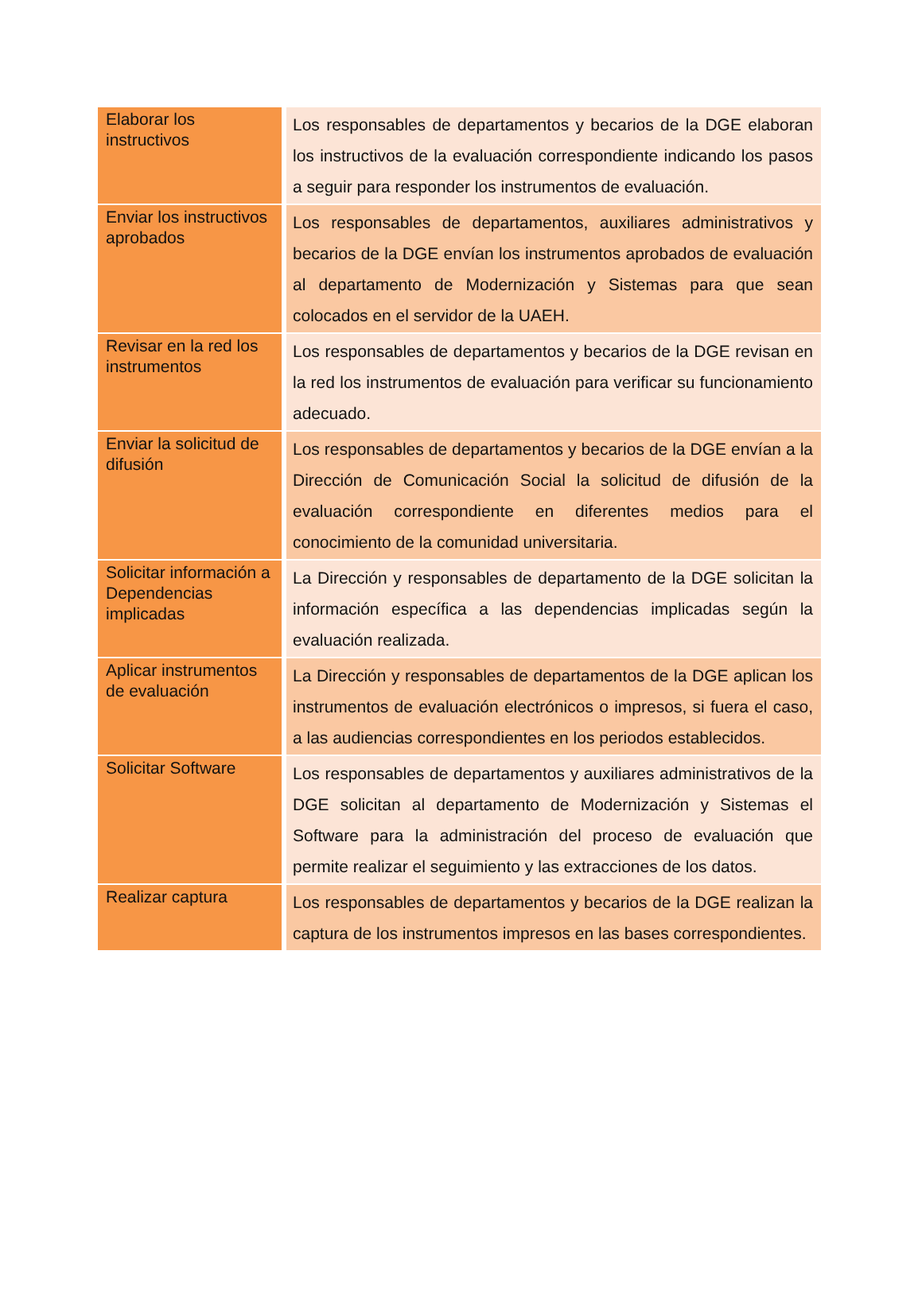| Elaborar los instructivos | Los responsables de departamentos y becarios de la DGE elaboran los instructivos de la evaluación correspondiente indicando los pasos a seguir para responder los instrumentos de evaluación. |
| Enviar los instructivos aprobados | Los responsables de departamentos, auxiliares administrativos y becarios de la DGE envían los instrumentos aprobados de evaluación al departamento de Modernización y Sistemas para que sean colocados en el servidor de la UAEH. |
| Revisar en la red los instrumentos | Los responsables de departamentos y becarios de la DGE revisan en la red los instrumentos de evaluación para verificar su funcionamiento adecuado. |
| Enviar la solicitud de difusión | Los responsables de departamentos y becarios de la DGE envían a la Dirección de Comunicación Social la solicitud de difusión de la evaluación correspondiente en diferentes medios para el conocimiento de la comunidad universitaria. |
| Solicitar información a Dependencias implicadas | La Dirección y responsables de departamento de la DGE solicitan la información específica a las dependencias implicadas según la evaluación realizada. |
| Aplicar instrumentos de evaluación | La Dirección y responsables de departamentos de la DGE aplican los instrumentos de evaluación electrónicos o impresos, si fuera el caso, a las audiencias correspondientes en los periodos establecidos. |
| Solicitar Software | Los responsables de departamentos y auxiliares administrativos de la DGE solicitan al departamento de Modernización y Sistemas el Software para la administración del proceso de evaluación que permite realizar el seguimiento y las extracciones de los datos. |
| Realizar captura | Los responsables de departamentos y becarios de la DGE realizan la captura de los instrumentos impresos en las bases correspondientes. |